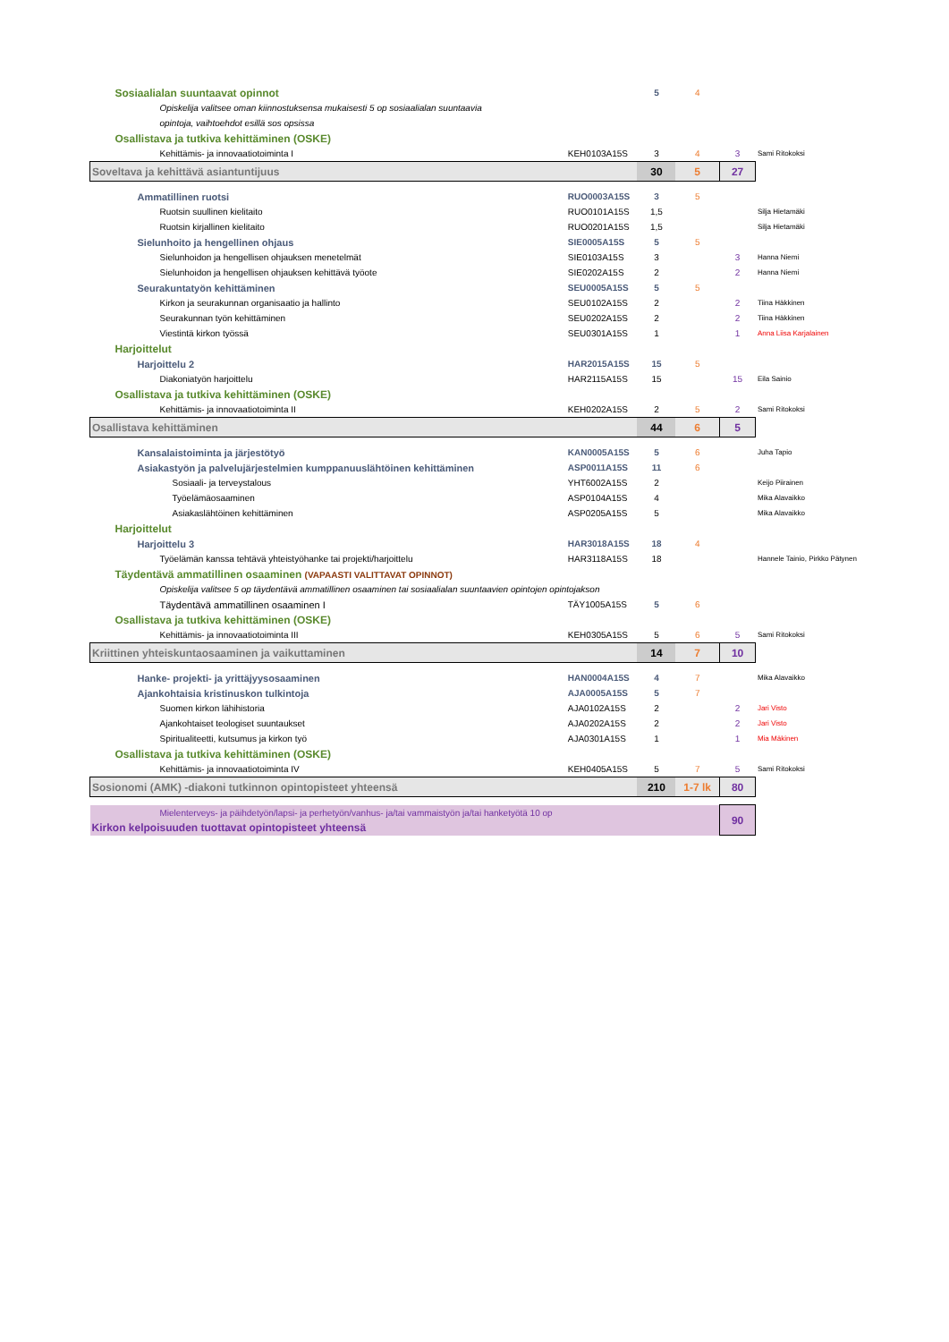| Sosiaalialan suuntaavat opinnot | | 5 | 4 | | |
| Opiskelija valitsee oman kiinnostuksensa mukaisesti 5 op sosiaalialan suuntaavia | | | | | |
| opintoja, vaihtoehdot esillä sos opsissa | | | | | |
| Osallistava ja tutkiva kehittäminen (OSKE) | | | | | |
| Kehittämis- ja innovaatiotoiminta I | KEH0103A15S | 3 | 4 | 3 | Sami Ritokoksi |
| Soveltava ja kehittävä asiantuntijuus | | 30 | 5 | 27 | |
| Ammatillinen ruotsi | RUO0003A15S | 3 | 5 | | |
| Ruotsin suullinen kielitaito | RUO0101A15S | 1,5 | | | Silja Hietamäki |
| Ruotsin kirjallinen kielitaito | RUO0201A15S | 1,5 | | | Silja Hietamäki |
| Sielunhoito ja hengellinen ohjaus | SIE0005A15S | 5 | 5 | | |
| Sielunhoidon ja hengellisen ohjauksen menetelmät | SIE0103A15S | 3 | | 3 | Hanna Niemi |
| Sielunhoidon ja hengellisen ohjauksen kehittävä työote | SIE0202A15S | 2 | | 2 | Hanna Niemi |
| Seurakuntatyön kehittäminen | SEU0005A15S | 5 | 5 | | |
| Kirkon ja seurakunnan organisaatio ja hallinto | SEU0102A15S | 2 | | 2 | Tiina Häkkinen |
| Seurakunnan työn kehittäminen | SEU0202A15S | 2 | | 2 | Tiina Häkkinen |
| Viestintä kirkon työssä | SEU0301A15S | 1 | | 1 | Anna Liisa Karjalainen |
| Harjoittelut | | | | | |
| Harjoittelu 2 | HAR2015A15S | 15 | 5 | | |
| Diakoniatyön harjoittelu | HAR2115A15S | 15 | | 15 | Eila Sainio |
| Osallistava ja tutkiva kehittäminen (OSKE) | | | | | |
| Kehittämis- ja innovaatiotoiminta II | KEH0202A15S | 2 | 5 | 2 | Sami Ritokoksi |
| Osallistava kehittäminen | | 44 | 6 | 5 | |
| Kansalaistoiminta ja järjestötyö | KAN0005A15S | 5 | 6 | | Juha Tapio |
| Asiakastyön ja palvelujärjestelmien kumppanuuslähtöinen kehittäminen | ASP0011A15S | 11 | 6 | | |
| Sosiaali- ja terveystalous | YHT6002A15S | 2 | | | Keijo Piirainen |
| Työelämäosaaminen | ASP0104A15S | 4 | | | Mika Alavaikko |
| Asiakaslähtöinen kehittäminen | ASP0205A15S | 5 | | | Mika Alavaikko |
| Harjoittelut | | | | | |
| Harjoittelu 3 | HAR3018A15S | 18 | 4 | | |
| Työelämän kanssa tehtävä yhteistyöhanke tai projekti/harjoittelu | HAR3118A15S | 18 | | | Hannele Tainio, Pirkko Pätynen |
| Täydentävä ammatillinen osaaminen (VAPAASTI VALITTAVAT OPINNOT) | | | | | |
| Opiskelija valitsee 5 op täydentävä ammatillinen osaaminen tai sosiaalialan suuntaavien opintojen opintojakson | | | | | |
| Täydentävä ammatillinen osaaminen I | TÄY1005A15S | 5 | 6 | | |
| Osallistava ja tutkiva kehittäminen (OSKE) | | | | | |
| Kehittämis- ja innovaatiotoiminta III | KEH0305A15S | 5 | 6 | 5 | Sami Ritokoksi |
| Kriittinen yhteiskuntaosaaminen ja vaikuttaminen | | 14 | 7 | 10 | |
| Hanke- projekti- ja yrittäjyysosaaminen | HAN0004A15S | 4 | 7 | | Mika Alavaikko |
| Ajankohtaisia kristinuskon tulkintoja | AJA0005A15S | 5 | 7 | | |
| Suomen kirkon lähihistoria | AJA0102A15S | 2 | | 2 | Jari Visto |
| Ajankohtaiset teologiset suuntaukset | AJA0202A15S | 2 | | 2 | Jari Visto |
| Spiritualiteetti, kutsumus ja kirkon työ | AJA0301A15S | 1 | | 1 | Mia Mäkinen |
| Osallistava ja tutkiva kehittäminen (OSKE) | | | | | |
| Kehittämis- ja innovaatiotoiminta IV | KEH0405A15S | 5 | 7 | 5 | Sami Ritokoksi |
| Sosionomi (AMK) -diakoni tutkinnon opintopisteet yhteensä | | 210 | 1-7 lk | 80 | |
| Mielenterveys- ja päihdetyön/lapsi- ja perhetyön/vanhus- ja/tai vammaistyön ja/tai hanketyötä 10 op | | | | 90 | |
| Kirkon kelpoisuuden tuottavat opintopisteet yhteensä | | | | | |